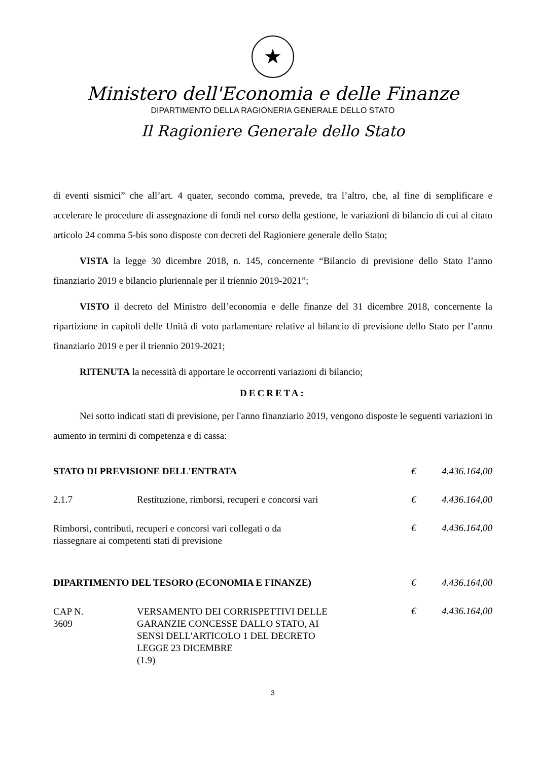★
Ministero dell'Economia e delle Finanze
DIPARTIMENTO DELLA RAGIONERIA GENERALE DELLO STATO
Il Ragioniere Generale dello Stato
di eventi sismici” che all’art. 4 quater, secondo comma, prevede, tra l’altro, che, al fine di semplificare e accelerare le procedure di assegnazione di fondi nel corso della gestione, le variazioni di bilancio di cui al citato articolo 24 comma 5-bis sono disposte con decreti del Ragioniere generale dello Stato;
VISTA la legge 30 dicembre 2018, n. 145, concernente “Bilancio di previsione dello Stato l’anno finanziario 2019 e bilancio pluriennale per il triennio 2019-2021”;
VISTO il decreto del Ministro dell’economia e delle finanze del 31 dicembre 2018, concernente la ripartizione in capitoli delle Unità di voto parlamentare relative al bilancio di previsione dello Stato per l’anno finanziario 2019 e per il triennio 2019-2021;
RITENUTA la necessità di apportare le occorrenti variazioni di bilancio;
DECRETA:
Nei sotto indicati stati di previsione, per l'anno finanziario 2019, vengono disposte le seguenti variazioni in aumento in termini di competenza e di cassa:
| STATO DI PREVISIONE DELL'ENTRATA | | € | 4.436.164,00 |
| 2.1.7 | Restituzione, rimborsi, recuperi e concorsi vari | € | 4.436.164,00 |
| Rimborsi, contributi, recuperi e concorsi vari collegati o da riassegnare ai competenti stati di previsione | | € | 4.436.164,00 |
| DIPARTIMENTO DEL TESORO (ECONOMIA E FINANZE) | | € | 4.436.164,00 |
| CAP N. 3609 | VERSAMENTO DEI CORRISPETTIVI DELLE GARANZIE CONCESSE DALLO STATO, AI SENSI DELL'ARTICOLO 1 DEL DECRETO LEGGE 23 DICEMBRE (1.9) | € | 4.436.164,00 |
3